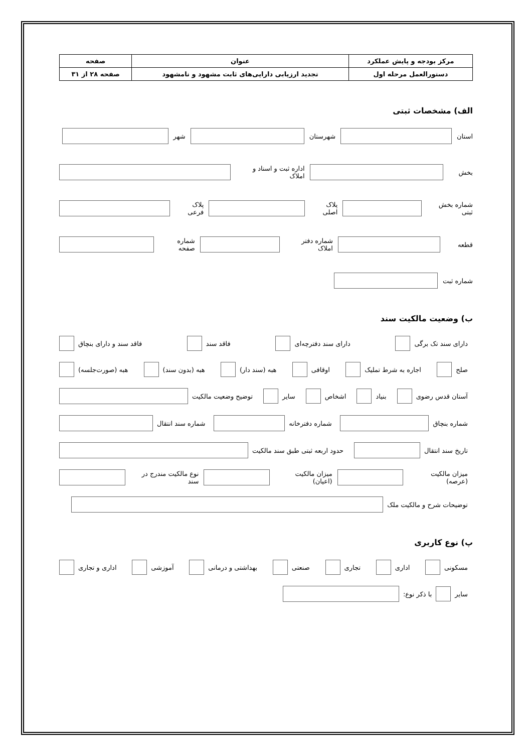| مرکز بودجه و پایش عملکرد | عنوان | صفحه |
| دستورالعمل مرحله اول | تجدید ارزیابی دارایی‌های ثابت مشهود و نامشهود | صفحه ۲۸ از ۳۱ |
الف) مشخصات ثبتی
استان شهرستان شهر
بخش اداره ثبت و اسناد و املاک
شماره بخش ثبتی پلاک اصلی پلاک فرعی
قطعه شماره دفتر املاک شماره صفحه
شماره ثبت
ب) وضعیت مالکیت سند
دارای سند تک برگی دارای سند دفترچه‌ای فاقد سند فاقد سند و دارای بنچاق
صلح اجاره به شرط تملیک اوقافی هبه (سند دار) هبه (بدون سند) هبه (صورت‌جلسه)
آستان قدس رضوی بنیاد اشخاص سایر توضیح وضعیت مالکیت
شماره بنچاق شماره دفترخانه شماره سند انتقال
تاریخ سند انتقال حدود اربعه ثبتی طبق سند مالکیت
میزان مالکیت (عرصه) میزان مالکیت (اعیان) نوع مالکیت مندرج در سند
توضیحات شرح و مالکیت ملک
پ) نوع کاربری
مسکونی اداری تجاری صنعتی بهداشتی و درمانی آموزشی اداری و تجاری
سایر
با ذکر نوع: